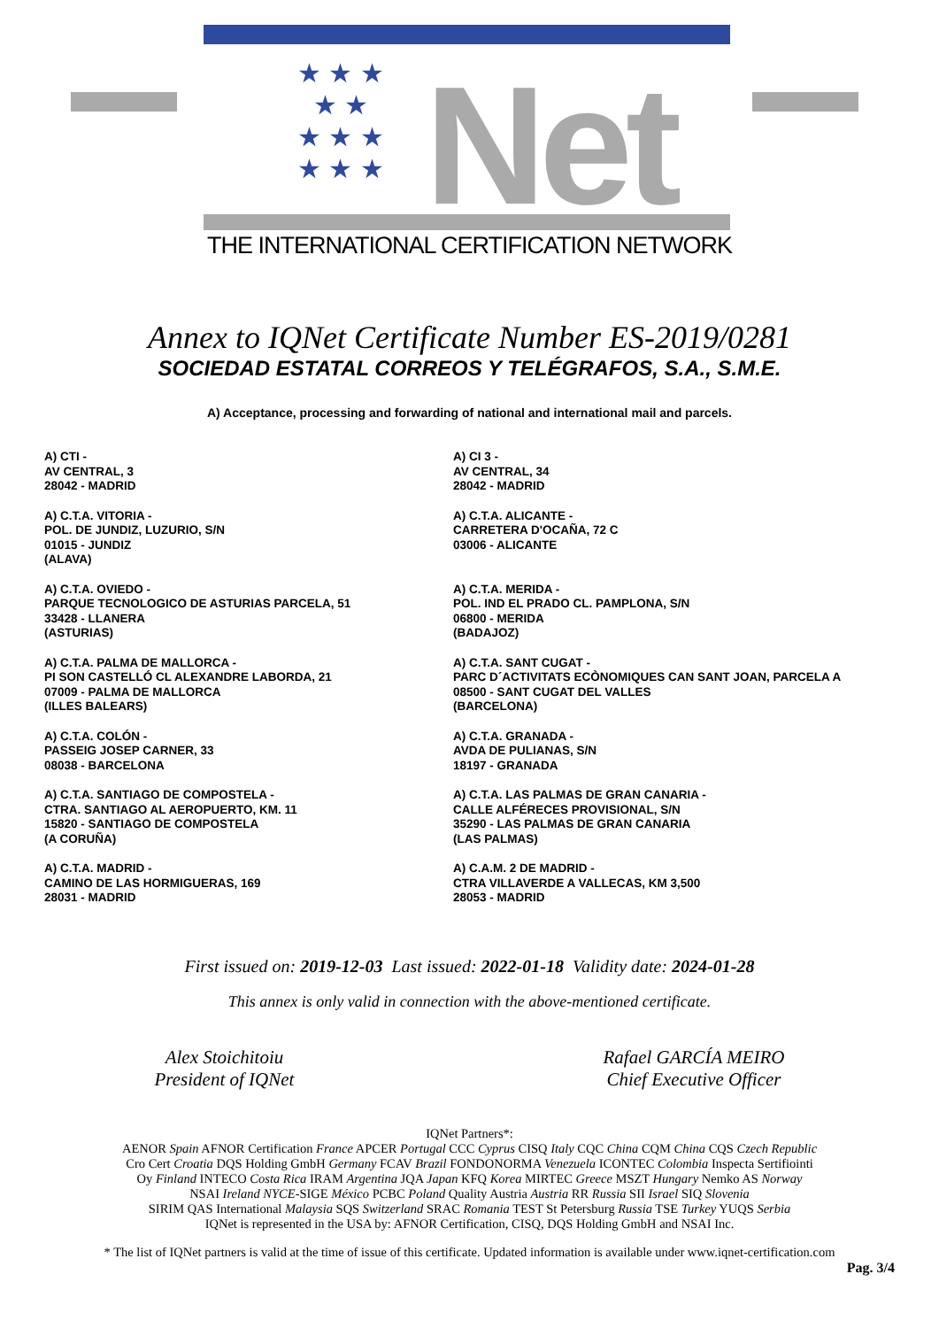★ ★ ★
★ ★
★ ★ ★
★ ★ ★
Net
THE INTERNATIONAL CERTIFICATION NETWORK
Annex to IQNet Certificate Number ES-2019/0281
SOCIEDAD ESTATAL CORREOS Y TELÉGRAFOS, S.A., S.M.E.
A) Acceptance, processing and forwarding of national and international mail and parcels.
A) CTI -
AV CENTRAL, 3
28042 - MADRID
A) C.T.A. VITORIA -
POL. DE JUNDIZ, LUZURIO, S/N
01015 - JUNDIZ
(ALAVA)
A) C.T.A. OVIEDO -
PARQUE TECNOLOGICO DE ASTURIAS PARCELA, 51
33428 - LLANERA
(ASTURIAS)
A) C.T.A. PALMA DE MALLORCA -
PI SON CASTELLÓ CL ALEXANDRE LABORDA, 21
07009 - PALMA DE MALLORCA
(ILLES BALEARS)
A) C.T.A. COLÓN -
PASSEIG JOSEP CARNER, 33
08038 - BARCELONA
A) C.T.A. SANTIAGO DE COMPOSTELA -
CTRA. SANTIAGO AL AEROPUERTO, KM. 11
15820 - SANTIAGO DE COMPOSTELA
(A CORUÑA)
A) C.T.A. MADRID -
CAMINO DE LAS HORMIGUERAS, 169
28031 - MADRID
A) CI 3 -
AV CENTRAL, 34
28042 - MADRID
A) C.T.A. ALICANTE -
CARRETERA D'OCAÑA, 72 C
03006 - ALICANTE
A) C.T.A. MERIDA -
POL. IND EL PRADO CL. PAMPLONA, S/N
06800 - MERIDA
(BADAJOZ)
A) C.T.A. SANT CUGAT -
PARC D´ACTIVITATS ECÒNOMIQUES CAN SANT JOAN, PARCELA A
08500 - SANT CUGAT DEL VALLES
(BARCELONA)
A) C.T.A. GRANADA -
AVDA DE PULIANAS, S/N
18197 - GRANADA
A) C.T.A. LAS PALMAS DE GRAN CANARIA -
CALLE ALFÉRECES PROVISIONAL, S/N
35290 - LAS PALMAS DE GRAN CANARIA
(LAS PALMAS)
A) C.A.M. 2 DE MADRID -
CTRA VILLAVERDE A VALLECAS, KM 3,500
28053 - MADRID
First issued on: 2019-12-03 Last issued: 2022-01-18 Validity date: 2024-01-28
This annex is only valid in connection with the above-mentioned certificate.
Alex Stoichitoiu
President of IQNet
Rafael GARCÍA MEIRO
Chief Executive Officer
IQNet Partners*:
AENOR Spain AFNOR Certification France APCER Portugal CCC Cyprus CISQ Italy CQC China CQM China CQS Czech Republic
Cro Cert Croatia DQS Holding GmbH Germany FCAV Brazil FONDONORMA Venezuela ICONTEC Colombia Inspecta Sertifiointi
Oy Finland INTECO Costa Rica IRAM Argentina JQA Japan KFQ Korea MIRTEC Greece MSZT Hungary Nemko AS Norway
NSAI Ireland NYCE-SIGE México PCBC Poland Quality Austria Austria RR Russia SII Israel SIQ Slovenia
SIRIM QAS International Malaysia SQS Switzerland SRAC Romania TEST St Petersburg Russia TSE Turkey YUQS Serbia
IQNet is represented in the USA by: AFNOR Certification, CISQ, DQS Holding GmbH and NSAI Inc.
* The list of IQNet partners is valid at the time of issue of this certificate. Updated information is available under www.iqnet-certification.com
Pag. 3/4